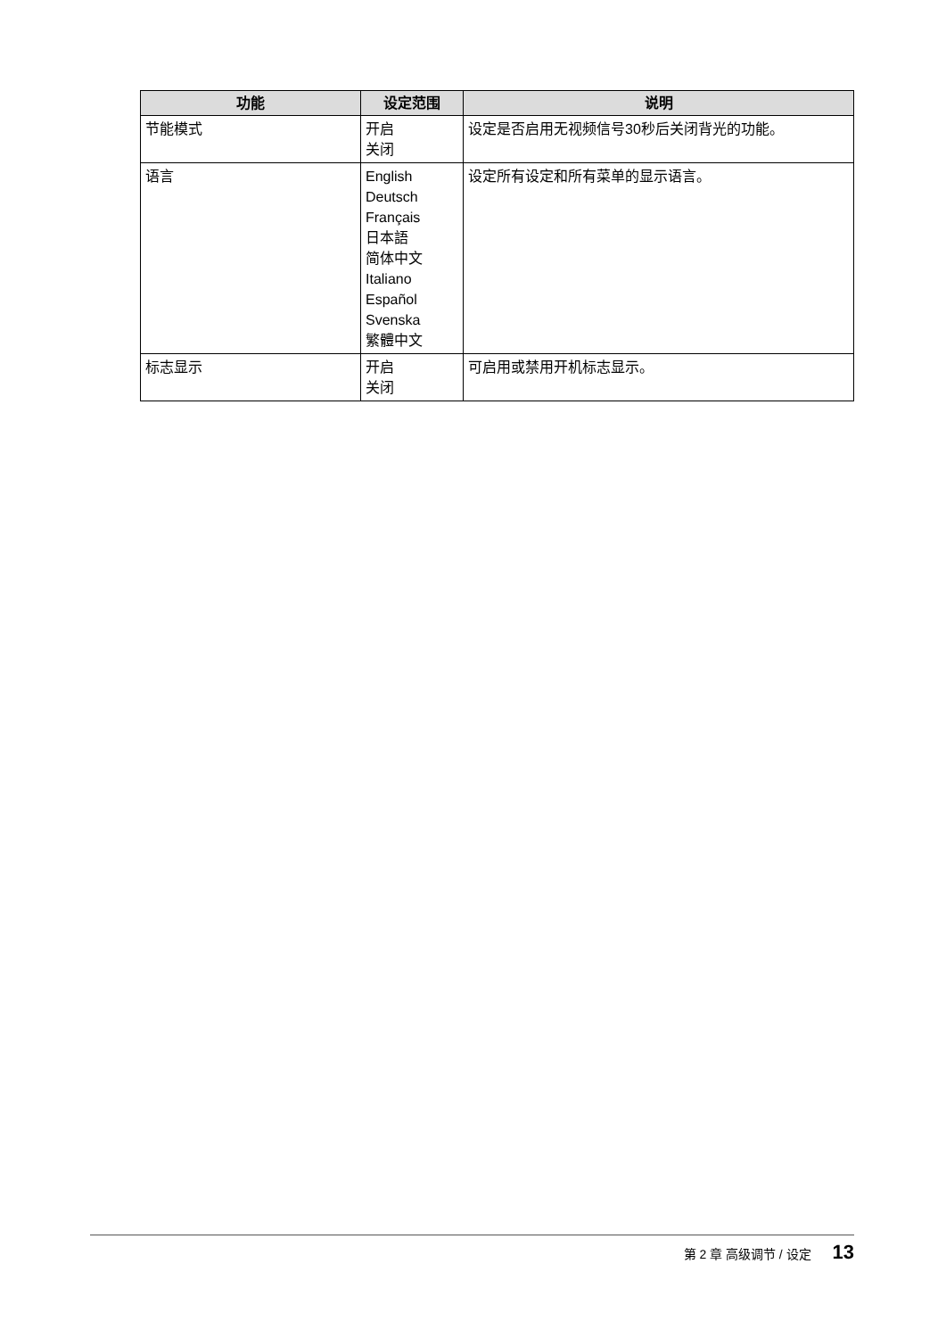| 功能 | 设定范围 | 说明 |
| --- | --- | --- |
| 节能模式 | 开启 关闭 | 设定是否启用无视频信号30秒后关闭背光的功能。 |
| 语言 | English Deutsch Français 日本語 简体中文 Italiano Español Svenska 繁體中文 | 设定所有设定和所有菜单的显示语言。 |
| 标志显示 | 开启 关闭 | 可启用或禁用开机标志显示。 |
第 2 章 高级调节 / 设定 13